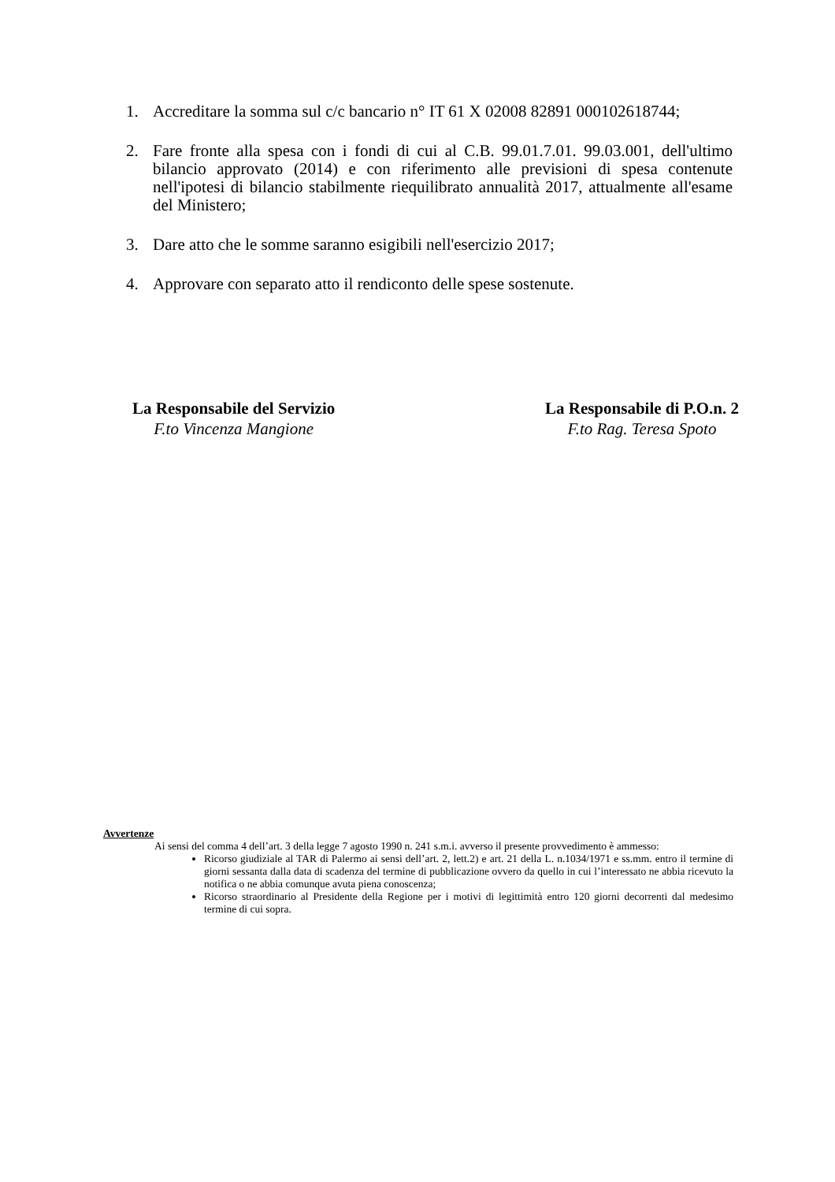1. Accreditare la somma sul c/c bancario n° IT 61 X 02008 82891 000102618744;
2. Fare fronte alla spesa con i fondi di cui al C.B. 99.01.7.01. 99.03.001, dell'ultimo bilancio approvato (2014) e con riferimento alle previsioni di spesa contenute nell'ipotesi di bilancio stabilmente riequilibrato annualità 2017, attualmente all'esame del Ministero;
3. Dare atto che le somme saranno esigibili nell'esercizio 2017;
4. Approvare con separato atto il rendiconto delle spese sostenute.
La Responsabile del Servizio
F.to Vincenza Mangione
La Responsabile di P.O.n. 2
F.to Rag. Teresa Spoto
Avvertenze
Ai sensi del comma 4 dell’art. 3 della legge 7 agosto 1990 n. 241 s.m.i. avverso il presente provvedimento è ammesso:
Ricorso giudiziale al TAR di Palermo ai sensi dell’art. 2, lett.2) e art. 21 della L. n.1034/1971 e ss.mm. entro il termine di giorni sessanta dalla data di scadenza del termine di pubblicazione ovvero da quello in cui l’interessato ne abbia ricevuto la notifica o ne abbia comunque avuta piena conoscenza;
Ricorso straordinario al Presidente della Regione per i motivi di legittimità entro 120 giorni decorrenti dal medesimo termine di cui sopra.